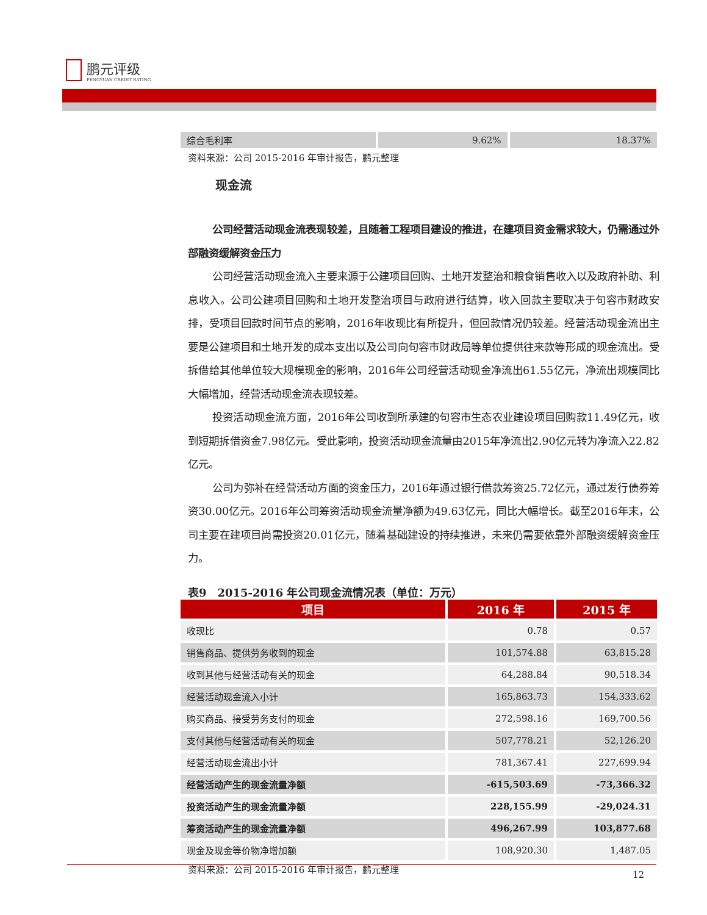鹏元评级
PENGYUAN CREDIT RATING
| 综合毛利率 | 9.62% | 18.37% |
资料来源：公司 2015-2016 年审计报告，鹏元整理
现金流
公司经营活动现金流表现较差，且随着工程项目建设的推进，在建项目资金需求较大，仍需通过外部融资缓解资金压力
公司经营活动现金流入主要来源于公建项目回购、土地开发整治和粮食销售收入以及政府补助、利息收入。公司公建项目回购和土地开发整治项目与政府进行结算，收入回款主要取决于句容市财政安排，受项目回款时间节点的影响，2016年收现比有所提升，但回款情况仍较差。经营活动现金流出主要是公建项目和土地开发的成本支出以及公司向句容市财政局等单位提供往来款等形成的现金流出。受拆借给其他单位较大规模现金的影响，2016年公司经营活动现金净流出61.55亿元，净流出规模同比大幅增加，经营活动现金流表现较差。
投资活动现金流方面，2016年公司收到所承建的句容市生态农业建设项目回购款11.49亿元，收到短期拆借资金7.98亿元。受此影响，投资活动现金流量由2015年净流出2.90亿元转为净流入22.82亿元。
公司为弥补在经营活动方面的资金压力，2016年通过银行借款筹资25.72亿元，通过发行债券筹资30.00亿元。2016年公司筹资活动现金流量净额为49.63亿元，同比大幅增长。截至2016年末，公司主要在建项目尚需投资20.01亿元，随着基础建设的持续推进，未来仍需要依靠外部融资缓解资金压力。
表9　2015-2016 年公司现金流情况表（单位：万元）
| 项目 | 2016 年 | 2015 年 |
| --- | --- | --- |
| 收现比 | 0.78 | 0.57 |
| 销售商品、提供劳务收到的现金 | 101,574.88 | 63,815.28 |
| 收到其他与经营活动有关的现金 | 64,288.84 | 90,518.34 |
| 经营活动现金流入小计 | 165,863.73 | 154,333.62 |
| 购买商品、接受劳务支付的现金 | 272,598.16 | 169,700.56 |
| 支付其他与经营活动有关的现金 | 507,778.21 | 52,126.20 |
| 经营活动现金流出小计 | 781,367.41 | 227,699.94 |
| 经营活动产生的现金流量净额 | -615,503.69 | -73,366.32 |
| 投资活动产生的现金流量净额 | 228,155.99 | -29,024.31 |
| 筹资活动产生的现金流量净额 | 496,267.99 | 103,877.68 |
| 现金及现金等价物净增加额 | 108,920.30 | 1,487.05 |
资料来源：公司 2015-2016 年审计报告，鹏元整理
12